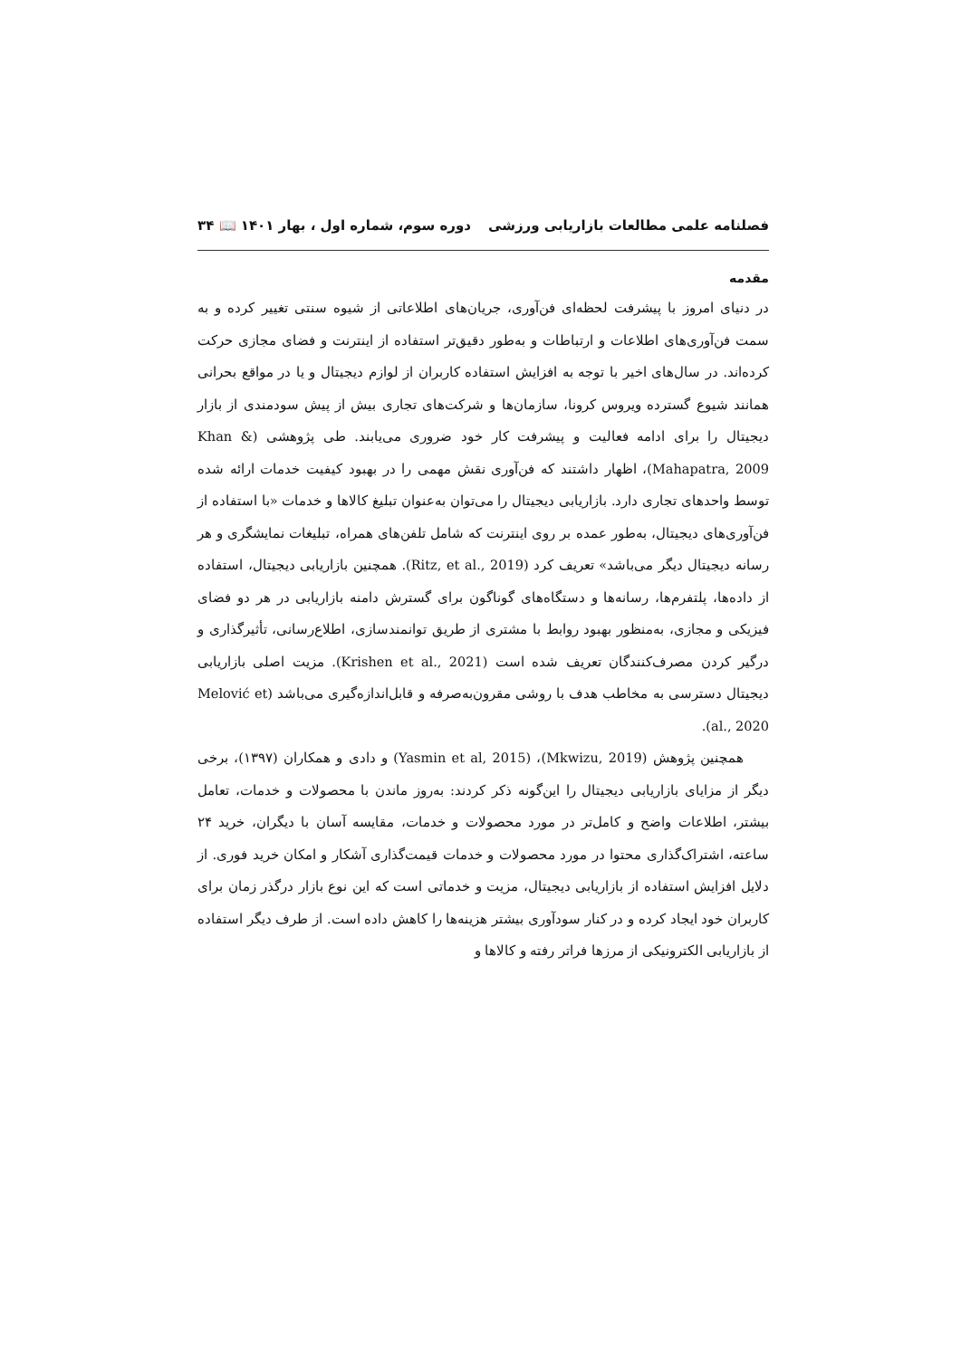فصلنامه علمی مطالعات بازاریابی ورزشی دوره سوم، شماره اول ، بهار ۱۴۰۱ 📖 ۳۴
مقدمه
در دنیای امروز با پیشرفت لحظه‌ای فن‌آوری، جریان‌های اطلاعاتی از شیوه سنتی تغییر کرده و به سمت فن‌آوری‌های اطلاعات و ارتباطات و به‌طور دقیق‌تر استفاده از اینترنت و فضای مجازی حرکت کرده‌اند. در سال‌های اخیر با توجه به افزایش استفاده کاربران از لوازم دیجیتال و یا در مواقع بحرانی همانند شیوع گسترده ویروس کرونا، سازمان‌ها و شرکت‌های تجاری بیش از پیش سودمندی از بازار دیجیتال را برای ادامه فعالیت و پیشرفت کار خود ضروری می‌یابند. طی پژوهشی (Khan & Mahapatra, 2009)، اظهار داشتند که فن‌آوری نقش مهمی را در بهبود کیفیت خدمات ارائه شده توسط واحدهای تجاری دارد. بازاریابی دیجیتال را می‌توان به‌عنوان تبلیغ کالاها و خدمات «با استفاده از فن‌آوری‌های دیجیتال، به‌طور عمده بر روی اینترنت که شامل تلفن‌های همراه، تبلیغات نمایشگری و هر رسانه دیجیتال دیگر می‌باشد» تعریف کرد (Ritz, et al., 2019). همچنین بازاریابی دیجیتال، استفاده از داده‌ها، پلتفرم‌ها، رسانه‌ها و دستگاه‌های گوناگون برای گسترش دامنه بازاریابی در هر دو فضای فیزیکی و مجازی، به‌منظور بهبود روابط با مشتری از طریق توانمندسازی، اطلاع‌رسانی، تأثیرگذاری و درگیر کردن مصرف‌کنندگان تعریف شده است (Krishen et al., 2021). مزیت اصلی بازاریابی دیجیتال دسترسی به مخاطب هدف با روشی مقرون‌به‌صرفه و قابل‌اندازه‌گیری می‌باشد (Melović et al., 2020).
همچنین پژوهش (Mkwizu, 2019)، (Yasmin et al, 2015) و دادی و همکاران (۱۳۹۷)، برخی دیگر از مزایای بازاریابی دیجیتال را این‌گونه ذکر کردند: به‌روز ماندن با محصولات و خدمات، تعامل بیشتر، اطلاعات واضح و کامل‌تر در مورد محصولات و خدمات، مقایسه آسان با دیگران، خرید ۲۴ ساعته، اشتراک‌گذاری محتوا در مورد محصولات و خدمات قیمت‌گذاری آشکار و امکان خرید فوری. از دلایل افزایش استفاده از بازاریابی دیجیتال، مزیت و خدماتی است که این نوع بازار درگذر زمان برای کاربران خود ایجاد کرده و در کنار سودآوری بیشتر هزینه‌ها را کاهش داده است. از طرف دیگر استفاده از بازاریابی الکترونیکی از مرزها فراتر رفته و کالاها و